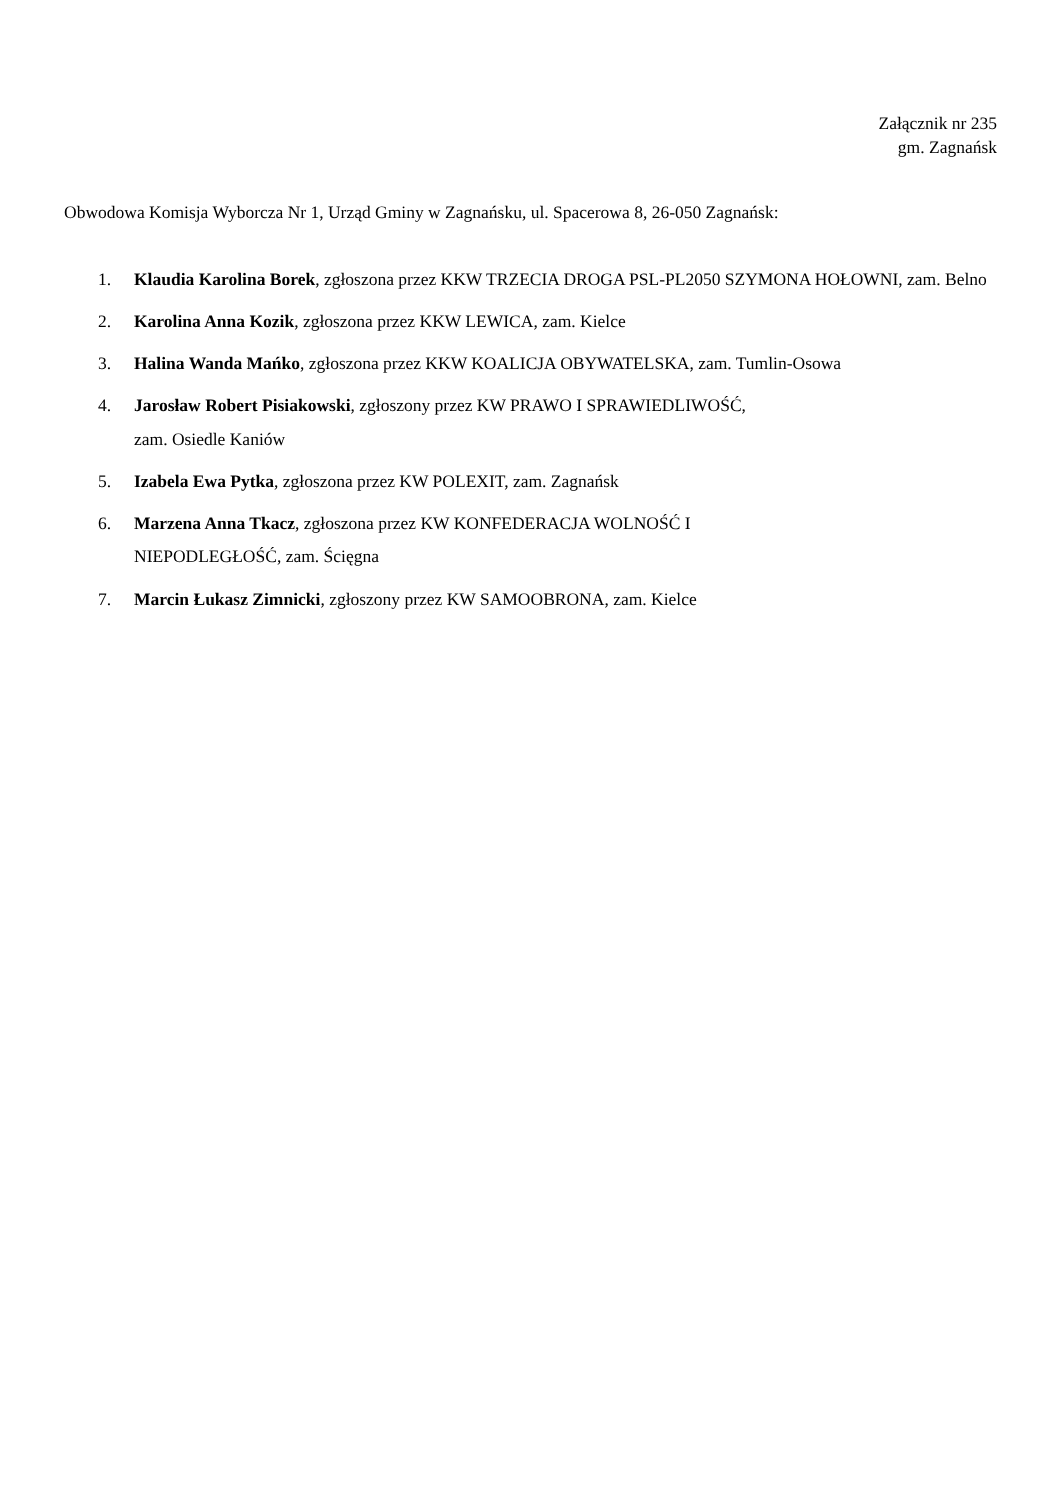Załącznik nr 235
gm. Zagnańsk
Obwodowa Komisja Wyborcza Nr 1, Urząd Gminy w Zagnańsku, ul. Spacerowa 8, 26-050 Zagnańsk:
1. Klaudia Karolina Borek, zgłoszona przez KKW TRZECIA DROGA PSL-PL2050 SZYMONA HOŁOWNI, zam. Belno
2. Karolina Anna Kozik, zgłoszona przez KKW LEWICA, zam. Kielce
3. Halina Wanda Mańko, zgłoszona przez KKW KOALICJA OBYWATELSKA, zam. Tumlin-Osowa
4. Jarosław Robert Pisiakowski, zgłoszony przez KW PRAWO I SPRAWIEDLIWOŚĆ,
zam. Osiedle Kaniów
5. Izabela Ewa Pytka, zgłoszona przez KW POLEXIT, zam. Zagnańsk
6. Marzena Anna Tkacz, zgłoszona przez KW KONFEDERACJA WOLNOŚĆ I
NIEPODLEGŁOŚĆ, zam. Ścięgna
7. Marcin Łukasz Zimnicki, zgłoszony przez KW SAMOOBRONA, zam. Kielce